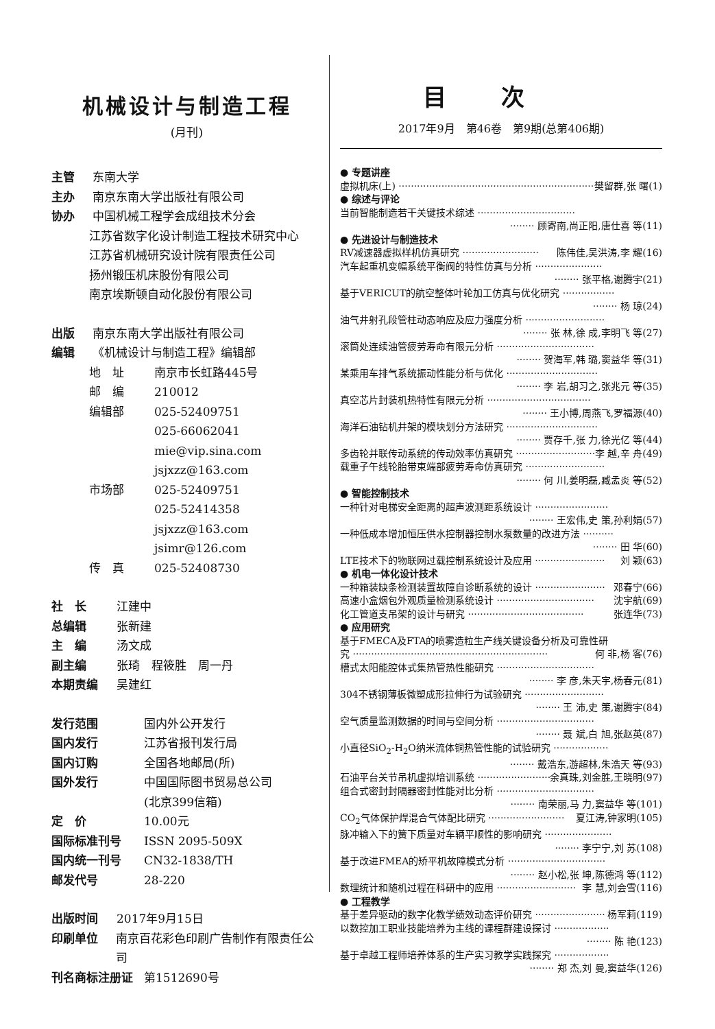机械设计与制造工程
(月刊)
主管 东南大学
主办 南京东南大学出版社有限公司
协办 中国机械工程学会成组技术分会
江苏省数字化设计制造工程技术研究中心
江苏省机械研究设计院有限责任公司
扬州锻压机床股份有限公司
南京埃斯顿自动化股份有限公司
出版 南京东南大学出版社有限公司
编辑 《机械设计与制造工程》编辑部
地　址 南京市长虹路445号
邮　编 210012
编辑部 025-52409751
025-66062041
mie@vip.sina.com
jsjxzz@163.com
市场部 025-52409751
025-52414358
jsjxzz@163.com
jsimr@126.com
传　真 025-52408730
社　长 江建中
总编辑 张新建
主　编 汤文成
副主编 张琦　程筱胜　周一丹
本期责编 吴建红
发行范围 国内外公开发行
国内发行 江苏省报刊发行局
国内订购 全国各地邮局(所)
国外发行 中国国际图书贸易总公司
(北京399信箱)
定　价 10.00元
国际标准刊号 ISSN 2095-509X
国内统一刊号 CN32-1838/TH
邮发代号 28-220
出版时间 2017年9月15日
印刷单位 南京百花彩色印刷广告制作有限责任公司
刊名商标注册证 第1512690号
目次
2017年9月　第46卷　第9期(总第406期)
● 专题讲座
虚拟机床(上) ································································ 樊留群,张 曙(1)
● 综述与评论
当前智能制造若干关键技术综述 ································
········ 顾寄南,尚正阳,唐仕喜 等(11)
● 先进设计与制造技术
RV减速器虚拟样机仿真研究 ························· 陈伟佳,吴洪涛,李 耀(16)
汽车起重机变幅系统平衡阀的特性仿真与分析 ······················
········ 张平格,谢腾宇(21)
基于VERICUT的航空整体叶轮加工仿真与优化研究 ·················
········ 杨 琼(24)
油气井射孔段管柱动态响应及应力强度分析 ··························
········ 张 林,徐 成,李明飞 等(27)
滚筒处连续油管疲劳寿命有限元分析 ································
········ 贺海军,韩 璐,窦益华 等(31)
某乘用车排气系统振动性能分析与优化 ······························
········ 李 岩,胡习之,张兆元 等(35)
真空芯片封装机热特性有限元分析 ··································
········ 王小博,周燕飞,罗福源(40)
海洋石油钻机井架的模块划分方法研究 ······························
········ 贾存千,张 力,徐光亿 等(44)
多齿轮并联传动系统的传动效率仿真研究 ·························· 李 越,辛 舟(49)
载重子午线轮胎带束端部疲劳寿命仿真研究 ··························
········ 何 川,姜明磊,臧孟炎 等(52)
● 智能控制技术
一种针对电梯安全距离的超声波测距系统设计 ························
········ 王宏伟,史 策,孙利娟(57)
一种低成本增加恒压供水控制器控制水泵数量的改进方法 ··········
········ 田 华(60)
LTE技术下的物联网过载控制系统设计及应用 ······················· 刘 颖(63)
● 机电一体化设计技术
一种箱装缺条检测装置故障自诊断系统的设计 ······················· 邓春宁(66)
高速小盒烟包外观质量检测系统设计 ································ 沈宇航(69)
化工管道支吊架的设计与研究 ······································ 张连华(73)
● 应用研究
基于FMECA及FTA的喷雾造粒生产线关键设备分析及可靠性研
究 ································································ 何 非,杨 客(76)
槽式太阳能腔体式集热管热性能研究 ································
········ 李 彦,朱天宇,杨春元(81)
304不锈钢薄板微塑成形拉伸行为试验研究 ··························
········ 王 沛,史 策,谢腾宇(84)
空气质量监测数据的时间与空间分析 ································
········ 聂 斌,白 旭,张赵英(87)
小直径SiO<sub>2</sub>-H<sub>2</sub>O纳米流体铜热管性能的试验研究 ··················
········ 戴浩东,游超林,朱浩天 等(93)
石油平台关节吊机虚拟培训系统 ····························· 余真珠,刘金胜,王晓明(97)
组合式密封封隔器密封性能对比分析 ································
········ 南荣丽,马 力,窦益华 等(101)
CO<sub>2</sub>气体保护焊混合气体配比研究 ························· 夏江涛,钟家明(105)
脉冲输入下的簧下质量对车辆平顺性的影响研究 ······················
········ 李宁宁,刘 苏(108)
基于改进FMEA的矫平机故障模式分析 ································
········ 赵小松,张 坤,陈德鸿 等(112)
数理统计和随机过程在科研中的应用 ·························· 李 慧,刘会雪(116)
● 工程教学
基于差异驱动的数字化教学绩效动态评价研究 ······················· 杨军莉(119)
以数控加工职业技能培养为主线的课程群建设探讨 ··················
········ 陈 艳(123)
基于卓越工程师培养体系的生产实习教学实践探究 ··················
········ 郑 杰,刘 曼,窦益华(126)